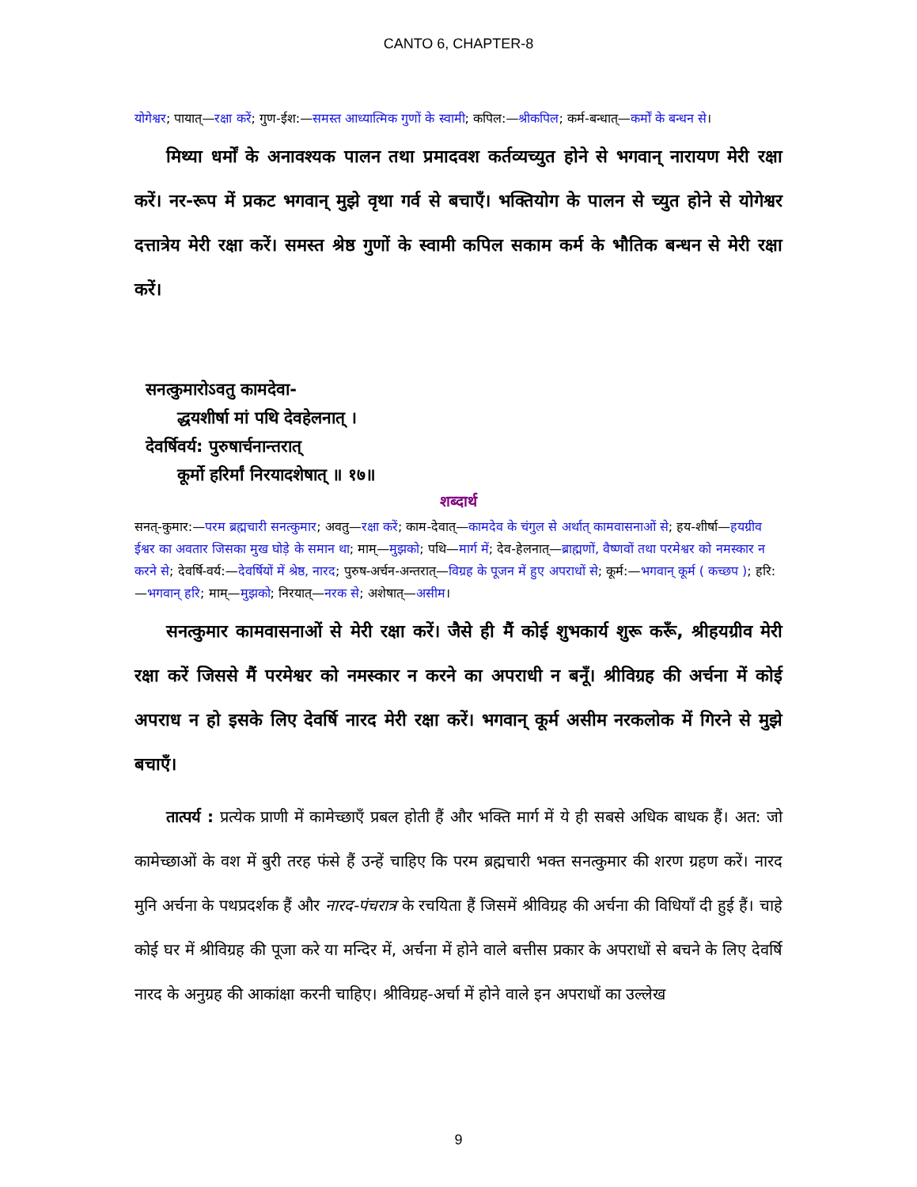CANTO 6, CHAPTER-8
योगेश्वर; पायात्—रक्षा करें; गुण-ईश:—समस्त आध्यात्मिक गुणों के स्वामी; कपिल:—श्रीकपिल; कर्म-बन्धात्—कर्मों के बन्धन से।
मिथ्या धर्मों के अनावश्यक पालन तथा प्रमादवश कर्तव्यच्युत होने से भगवान् नारायण मेरी रक्षा करें। नर-रूप में प्रकट भगवान् मुझे वृथा गर्व से बचाएँ। भक्तियोग के पालन से च्युत होने से योगेश्वर दत्तात्रेय मेरी रक्षा करें। समस्त श्रेष्ठ गुणों के स्वामी कपिल सकाम कर्म के भौतिक बन्धन से मेरी रक्षा करें।
सनत्कुमारोऽवतु कामदेवा-
द्धयशीर्षा मां पथि देवहेलनात् ।
देवर्षिवर्य: पुरुषार्चनान्तरात्
कूर्मो हरिर्मां निरयादशेषात् ॥ १७॥
शब्दार्थ
सनत्-कुमार:—परम ब्रह्मचारी सनत्कुमार; अवतु—रक्षा करें; काम-देवात्—कामदेव के चंगुल से अर्थात् कामवासनाओं से; हय-शीर्षा—हयग्रीव ईश्वर का अवतार जिसका मुख घोड़े के समान था; माम्—मुझको; पथि—मार्ग में; देव-हेलनात्—ब्राह्मणों, वैष्णवों तथा परमेश्वर को नमस्कार न करने से; देवर्षि-वर्य:—देवर्षियों में श्रेष्ठ, नारद; पुरुष-अर्चन-अन्तरात्—विग्रह के पूजन में हुए अपराधों से; कूर्म:—भगवान् कूर्म ( कच्छप ); हरि:—भगवान् हरि; माम्—मुझको; निरयात्—नरक से; अशेषात्—असीम।
सनत्कुमार कामवासनाओं से मेरी रक्षा करें। जैसे ही मैं कोई शुभकार्य शुरू करूँ, श्रीहयग्रीव मेरी रक्षा करें जिससे मैं परमेश्वर को नमस्कार न करने का अपराधी न बनूँ। श्रीविग्रह की अर्चना में कोई अपराध न हो इसके लिए देवर्षि नारद मेरी रक्षा करें। भगवान् कूर्म असीम नरकलोक में गिरने से मुझे बचाएँ।
तात्पर्य : प्रत्येक प्राणी में कामेच्छाएँ प्रबल होती हैं और भक्ति मार्ग में ये ही सबसे अधिक बाधक हैं। अत: जो कामेच्छाओं के वश में बुरी तरह फंसे हैं उन्हें चाहिए कि परम ब्रह्मचारी भक्त सनत्कुमार की शरण ग्रहण करें। नारद मुनि अर्चना के पथप्रदर्शक हैं और नारद-पंचरात्र के रचयिता हैं जिसमें श्रीविग्रह की अर्चना की विधियाँ दी हुई हैं। चाहे कोई घर में श्रीविग्रह की पूजा करे या मन्दिर में, अर्चना में होने वाले बत्तीस प्रकार के अपराधों से बचने के लिए देवर्षि नारद के अनुग्रह की आकांक्षा करनी चाहिए। श्रीविग्रह-अर्चा में होने वाले इन अपराधों का उल्लेख
9